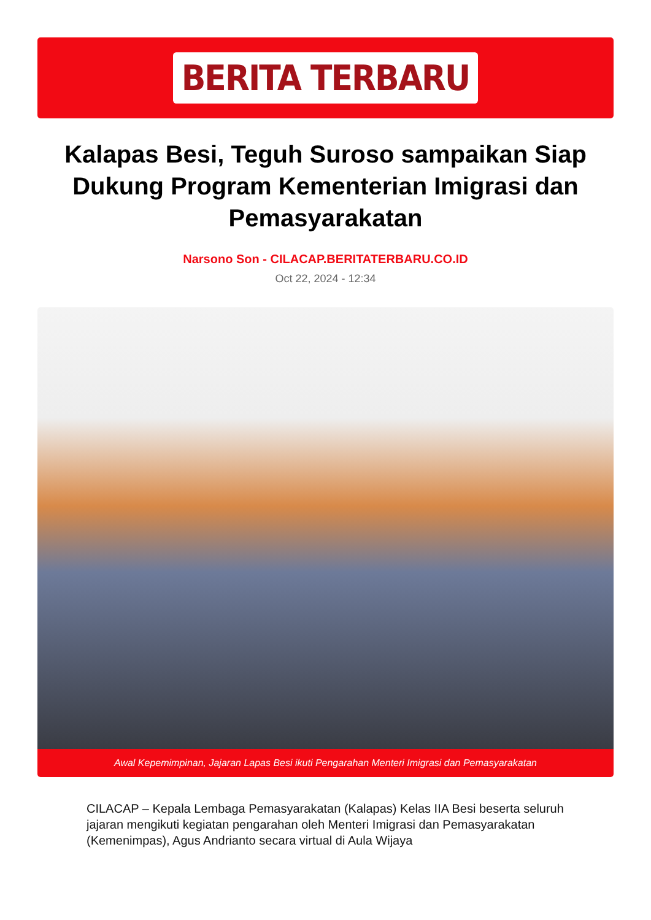BERITA TERBARU
Kalapas Besi, Teguh Suroso sampaikan Siap Dukung Program Kementerian Imigrasi dan Pemasyarakatan
Narsono Son - CILACAP.BERITATERBARU.CO.ID
Oct 22, 2024 - 12:34
Awal Kepemimpinan, Jajaran Lapas Besi ikuti Pengarahan Menteri Imigrasi dan Pemasyarakatan
CILACAP – Kepala Lembaga Pemasyarakatan (Kalapas) Kelas IIA Besi beserta seluruh jajaran mengikuti kegiatan pengarahan oleh Menteri Imigrasi dan Pemasyarakatan (Kemenimpas), Agus Andrianto secara virtual di Aula Wijaya